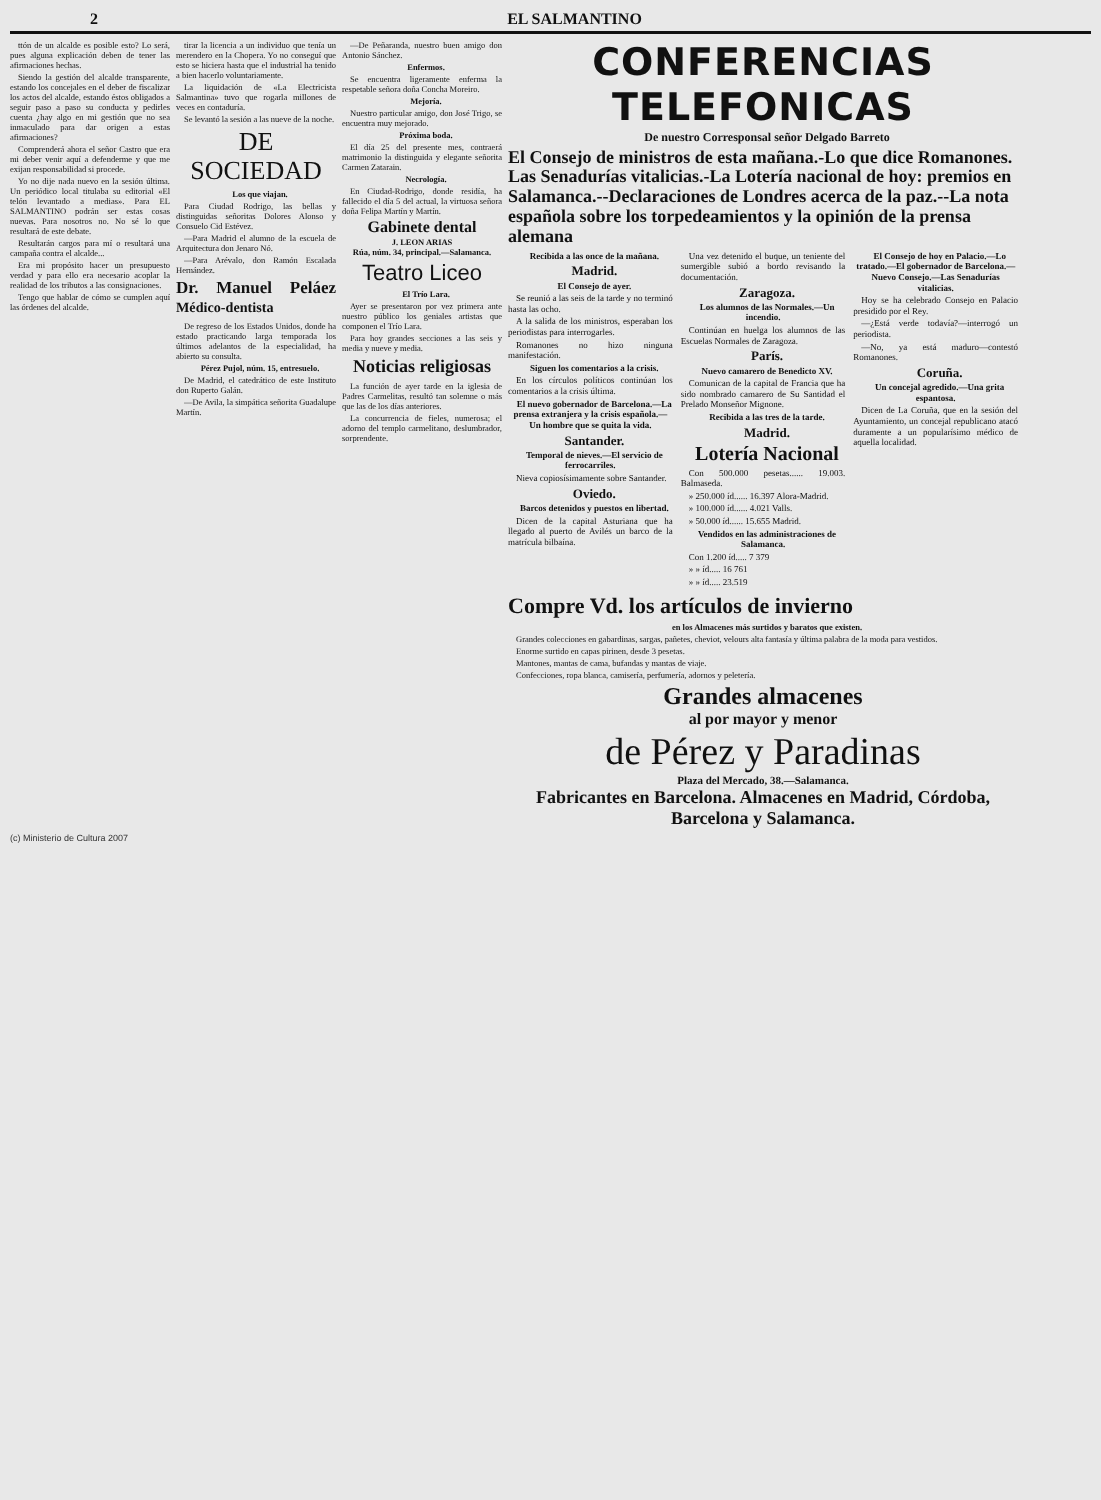2 EL SALMANTINO
ttón de un alcalde es posible esto? Lo será, pues alguna explicación deben de tener las afirmaciones hechas.
Siendo la gestión del alcalde transparente, estando los concejales en el deber de fiscalizar los actos del alcalde, estando éstos obligados a seguir paso a paso su conducta y pedirles cuenta ¿hay algo en mi gestión que no sea inmaculado para dar origen a estas afirmaciones?
Comprenderá ahora el señor Castro que era mi deber venir aquí a defenderme y que me exijan responsabilidad si procede.
Yo no dije nada nuevo en la sesión última. Un periódico local titulaba su editorial «El telón levantado a medias». Para EL SALMANTINO podrán ser estas cosas nuevas. Para nosotros no. No sé lo que resultará de este debate.
Resultarán cargos para mí o resultará una campaña contra el alcalde...
Era mi propósito hacer un presupuesto verdad y para ello era necesario acoplar la realidad de los tributos a las consignaciones.
Tengo que hablar de cómo se cumplen aquí las órdenes del alcalde.
tirar la licencia a un individuo que tenía un merendero en la Chopera. Yo no conseguí que esto se hiciera hasta que el industrial ha tenido a bien hacerlo voluntariamente.
La liquidación de «La Electricista Salmantina» tuvo que rogarla millones de veces en contaduría.
Se levantó la sesión a las nueve de la noche.
DE SOCIEDAD
Los que viajan.
Para Ciudad Rodrigo, las bellas y distinguidas señoritas Dolores Alonso y Consuelo Cid Estévez.
—Para Madrid el alumno de la escuela de Arquitectura don Jenaro Nó.
—Para Arévalo, don Ramón Escalada Hernández.
Dr. Manuel Peláez Médico-dentista
De regreso de los Estados Unidos, donde ha estado practicando larga temporada los últimos adelantos de la especialidad, ha abierto su consulta.
Pérez Pujol, núm. 15, entresuelo.
De Madrid, el catedrático de este Instituto don Ruperto Galán.
—De Avila, la simpática señorita Guadalupe Martín.
—De Peñaranda, nuestro buen amigo don Antonio Sánchez.
Enfermos.
Se encuentra ligeramente enferma la respetable señora doña Concha Moreiro.
Mejoría.
Nuestro particular amigo, don José Trigo, se encuentra muy mejorado.
Próxima boda.
El día 25 del presente mes, contraerá matrimonio la distinguida y elegante señorita Carmen Zatarain.
Necrología.
En Ciudad-Rodrigo, donde residía, ha fallecido el día 5 del actual, la virtuosa señora doña Felipa Martín y Martín.
Gabinete dental
J. LEON ARIAS
Rúa, núm. 34, principal.—Salamanca.
Teatro Liceo
El Trío Lara.
Ayer se presentaron por vez primera ante nuestro público los geniales artistas que componen el Trío Lara.
Para hoy grandes secciones a las seis y media y nueve y media.
Noticias religiosas
La función de ayer tarde en la iglesia de Padres Carmelitas, resultó tan solemne o más que las de los días anteriores.
La concurrencia de fieles, numerosa; el adorno del templo carmelitano, deslumbrador, sorprendente.
CONFERENCIAS TELEFONICAS
De nuestro Corresponsal señor Delgado Barreto
El Consejo de ministros de esta mañana.-Lo que dice Romanones. Las Senadurías vitalicias.-La Lotería nacional de hoy: premios en Salamanca.--Declaraciones de Londres acerca de la paz.--La nota española sobre los torpedeamientos y la opinión de la prensa alemana
Recibida a las once de la mañana.
Madrid.
El Consejo de ayer.
Se reunió a las seis de la tarde y no terminó hasta las ocho.
A la salida de los ministros, esperaban los periodistas para interrogarles.
Romanones no hizo ninguna manifestación.
Siguen los comentarios a la crisis.
En los círculos políticos continúan los comentarios a la crisis última.
El nuevo gobernador de Barcelona.—La prensa extranjera y la crisis española.—Un hombre que se quita la vida.
Santander.
Temporal de nieves.—El servicio de ferrocarriles.
Nieva copiosísimamente sobre Santander.
Oviedo.
Barcos detenidos y puestos en libertad.
Dicen de la capital Asturiana que ha llegado al puerto de Avilés un barco de la matrícula bilbaína.
Una vez detenido el buque, un teniente del sumergible subió a bordo revisando la documentación.
Zaragoza.
Los alumnos de las Normales.—Un incendio.
Continúan en huelga los alumnos de las Escuelas Normales de Zaragoza.
París.
Nuevo camarero de Benedicto XV.
Comunican de la capital de Francia que ha sido nombrado camarero de Su Santidad el Prelado Monseñor Mignone.
Recibida a las tres de la tarde.
Madrid.
Lotería Nacional
Con 500.000 pesetas...... 19.003. Balmaseda.
» 250.000 íd...... 16.397 Alora-Madrid.
» 100.000 íd...... 4.021 Valls.
» 50.000 íd...... 15.655 Madrid.
Vendidos en las administraciones de Salamanca.
Con 1.200 íd..... 7 379
» » íd..... 16 761
» » íd..... 23.519
El Consejo de hoy en Palacio.—Lo tratado.—El gobernador de Barcelona.—Nuevo Consejo.—Las Senadurías vitalicias.
Hoy se ha celebrado Consejo en Palacio presidido por el Rey.
—¿Está verde todavía?—interrogó un periodista.
—No, ya está maduro—contestó Romanones.
Coruña.
Un concejal agredido.—Una grita espantosa.
Dicen de La Coruña, que en la sesión del Ayuntamiento, un concejal republicano atacó duramente a un popularísimo médico de aquella localidad.
Compre Vd. los artículos de invierno
en los Almacenes más surtidos y baratos que existen.
Grandes colecciones en gabardinas, sargas, pañetes, cheviot, velours alta fantasía y última palabra de la moda para vestidos.
Enorme surtido en capas pirinen, desde 3 pesetas.
Mantones, mantas de cama, bufandas y mantas de viaje.
Confecciones, ropa blanca, camisería, perfumería, adornos y peletería.
Grandes almacenes
al por mayor y menor
de Pérez y Paradinas
Plaza del Mercado, 38.—Salamanca.
Fabricantes en Barcelona. Almacenes en Madrid, Córdoba, Barcelona y Salamanca.
(c) Ministerio de Cultura 2007